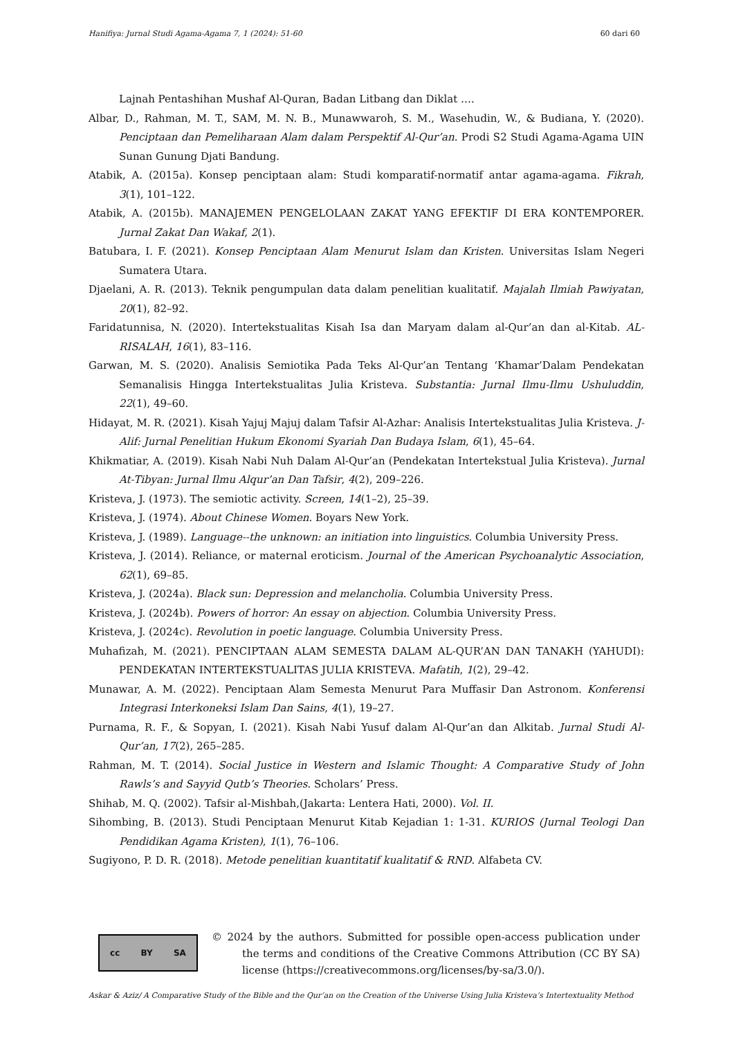Hanifiya: Jurnal Studi Agama-Agama 7, 1 (2024): 51-60 60 dari 60
Lajnah Pentashihan Mushaf Al-Quran, Badan Litbang dan Diklat ….
Albar, D., Rahman, M. T., SAM, M. N. B., Munawwaroh, S. M., Wasehudin, W., & Budiana, Y. (2020). Penciptaan dan Pemeliharaan Alam dalam Perspektif Al-Qur’an. Prodi S2 Studi Agama-Agama UIN Sunan Gunung Djati Bandung.
Atabik, A. (2015a). Konsep penciptaan alam: Studi komparatif-normatif antar agama-agama. Fikrah, 3(1), 101–122.
Atabik, A. (2015b). MANAJEMEN PENGELOLAAN ZAKAT YANG EFEKTIF DI ERA KONTEMPORER. Jurnal Zakat Dan Wakaf, 2(1).
Batubara, I. F. (2021). Konsep Penciptaan Alam Menurut Islam dan Kristen. Universitas Islam Negeri Sumatera Utara.
Djaelani, A. R. (2013). Teknik pengumpulan data dalam penelitian kualitatif. Majalah Ilmiah Pawiyatan, 20(1), 82–92.
Faridatunnisa, N. (2020). Intertekstualitas Kisah Isa dan Maryam dalam al-Qur’an dan al-Kitab. AL-RISALAH, 16(1), 83–116.
Garwan, M. S. (2020). Analisis Semiotika Pada Teks Al-Qur’an Tentang ‘Khamar’Dalam Pendekatan Semanalisis Hingga Intertekstualitas Julia Kristeva. Substantia: Jurnal Ilmu-Ilmu Ushuluddin, 22(1), 49–60.
Hidayat, M. R. (2021). Kisah Yajuj Majuj dalam Tafsir Al-Azhar: Analisis Intertekstualitas Julia Kristeva. J-Alif: Jurnal Penelitian Hukum Ekonomi Syariah Dan Budaya Islam, 6(1), 45–64.
Khikmatiar, A. (2019). Kisah Nabi Nuh Dalam Al-Qur’an (Pendekatan Intertekstual Julia Kristeva). Jurnal At-Tibyan: Jurnal Ilmu Alqur’an Dan Tafsir, 4(2), 209–226.
Kristeva, J. (1973). The semiotic activity. Screen, 14(1–2), 25–39.
Kristeva, J. (1974). About Chinese Women. Boyars New York.
Kristeva, J. (1989). Language--the unknown: an initiation into linguistics. Columbia University Press.
Kristeva, J. (2014). Reliance, or maternal eroticism. Journal of the American Psychoanalytic Association, 62(1), 69–85.
Kristeva, J. (2024a). Black sun: Depression and melancholia. Columbia University Press.
Kristeva, J. (2024b). Powers of horror: An essay on abjection. Columbia University Press.
Kristeva, J. (2024c). Revolution in poetic language. Columbia University Press.
Muhafizah, M. (2021). PENCIPTAAN ALAM SEMESTA DALAM AL-QUR’AN DAN TANAKH (YAHUDI): PENDEKATAN INTERTEKSTUALITAS JULIA KRISTEVA. Mafatih, 1(2), 29–42.
Munawar, A. M. (2022). Penciptaan Alam Semesta Menurut Para Muffasir Dan Astronom. Konferensi Integrasi Interkoneksi Islam Dan Sains, 4(1), 19–27.
Purnama, R. F., & Sopyan, I. (2021). Kisah Nabi Yusuf dalam Al-Qur’an dan Alkitab. Jurnal Studi Al-Qur’an, 17(2), 265–285.
Rahman, M. T. (2014). Social Justice in Western and Islamic Thought: A Comparative Study of John Rawls’s and Sayyid Qutb’s Theories. Scholars’ Press.
Shihab, M. Q. (2002). Tafsir al-Mishbah,(Jakarta: Lentera Hati, 2000). Vol. II.
Sihombing, B. (2013). Studi Penciptaan Menurut Kitab Kejadian 1: 1-31. KURIOS (Jurnal Teologi Dan Pendidikan Agama Kristen), 1(1), 76–106.
Sugiyono, P. D. R. (2018). Metode penelitian kuantitatif kualitatif & RND. Alfabeta CV.
cc BY SA
© 2024 by the authors. Submitted for possible open-access publication under the terms and conditions of the Creative Commons Attribution (CC BY SA) license (https://creativecommons.org/licenses/by-sa/3.0/).
Askar & Aziz/ A Comparative Study of the Bible and the Qur’an on the Creation of the Universe Using Julia Kristeva’s Intertextuality Method